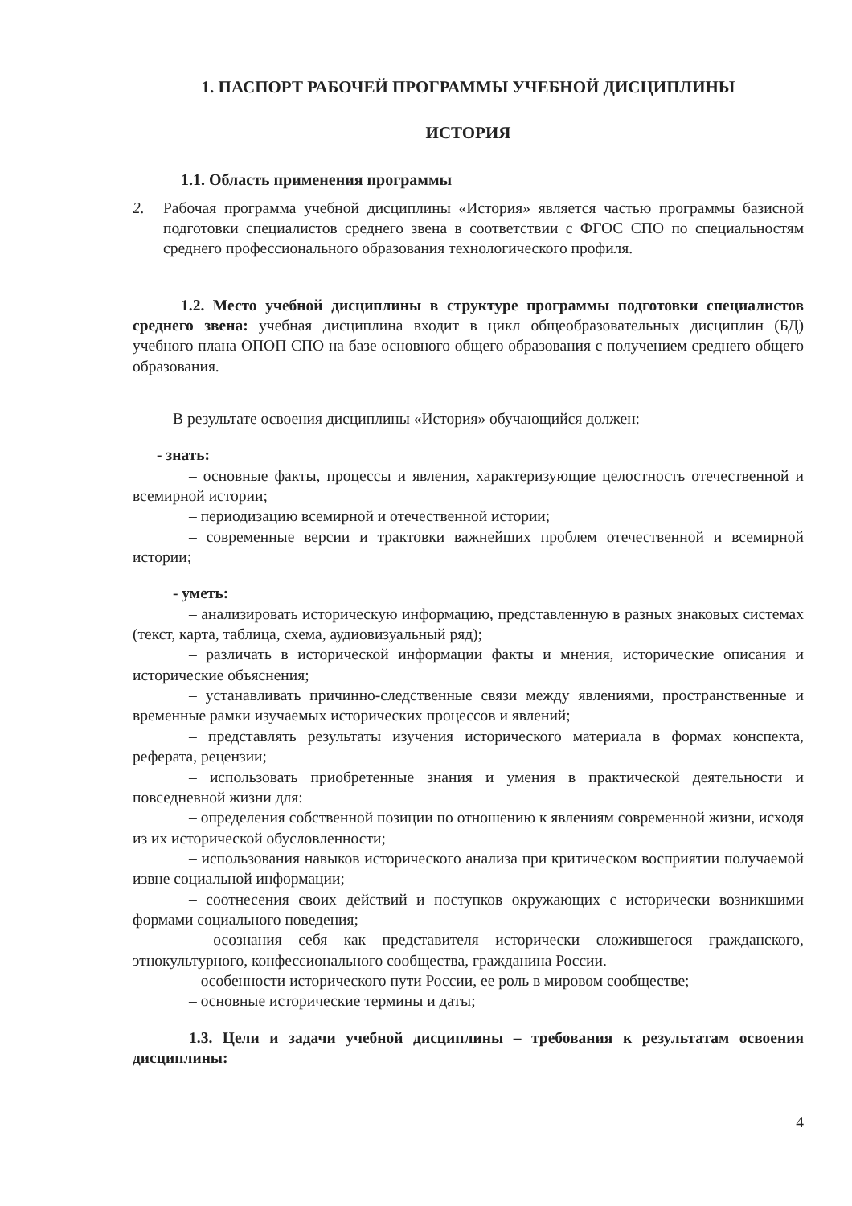1. ПАСПОРТ РАБОЧЕЙ ПРОГРАММЫ УЧЕБНОЙ ДИСЦИПЛИНЫ
ИСТОРИЯ
1.1. Область применения программы
2. Рабочая программа учебной дисциплины «История» является частью программы базисной подготовки специалистов среднего звена в соответствии с ФГОС СПО по специальностям среднего профессионального образования технологического профиля.
1.2. Место учебной дисциплины в структуре программы подготовки специалистов среднего звена: учебная дисциплина входит в цикл общеобразовательных дисциплин (БД) учебного плана ОПОП СПО на базе основного общего образования с получением среднего общего образования.
В результате освоения дисциплины «История» обучающийся должен:
- знать:
– основные факты, процессы и явления, характеризующие целостность отечественной и всемирной истории;
– периодизацию всемирной и отечественной истории;
– современные версии и трактовки важнейших проблем отечественной и всемирной истории;
- уметь:
– анализировать историческую информацию, представленную в разных знаковых системах (текст, карта, таблица, схема, аудиовизуальный ряд);
– различать в исторической информации факты и мнения, исторические описания и исторические объяснения;
– устанавливать причинно-следственные связи между явлениями, пространственные и временные рамки изучаемых исторических процессов и явлений;
– представлять результаты изучения исторического материала в формах конспекта, реферата, рецензии;
– использовать приобретенные знания и умения в практической деятельности и повседневной жизни для:
– определения собственной позиции по отношению к явлениям современной жизни, исходя из их исторической обусловленности;
– использования навыков исторического анализа при критическом восприятии получаемой извне социальной информации;
– соотнесения своих действий и поступков окружающих с исторически возникшими формами социального поведения;
– осознания себя как представителя исторически сложившегося гражданского, этнокультурного, конфессионального сообщества, гражданина России.
– особенности исторического пути России, ее роль в мировом сообществе;
– основные исторические термины и даты;
1.3. Цели и задачи учебной дисциплины – требования к результатам освоения дисциплины:
4